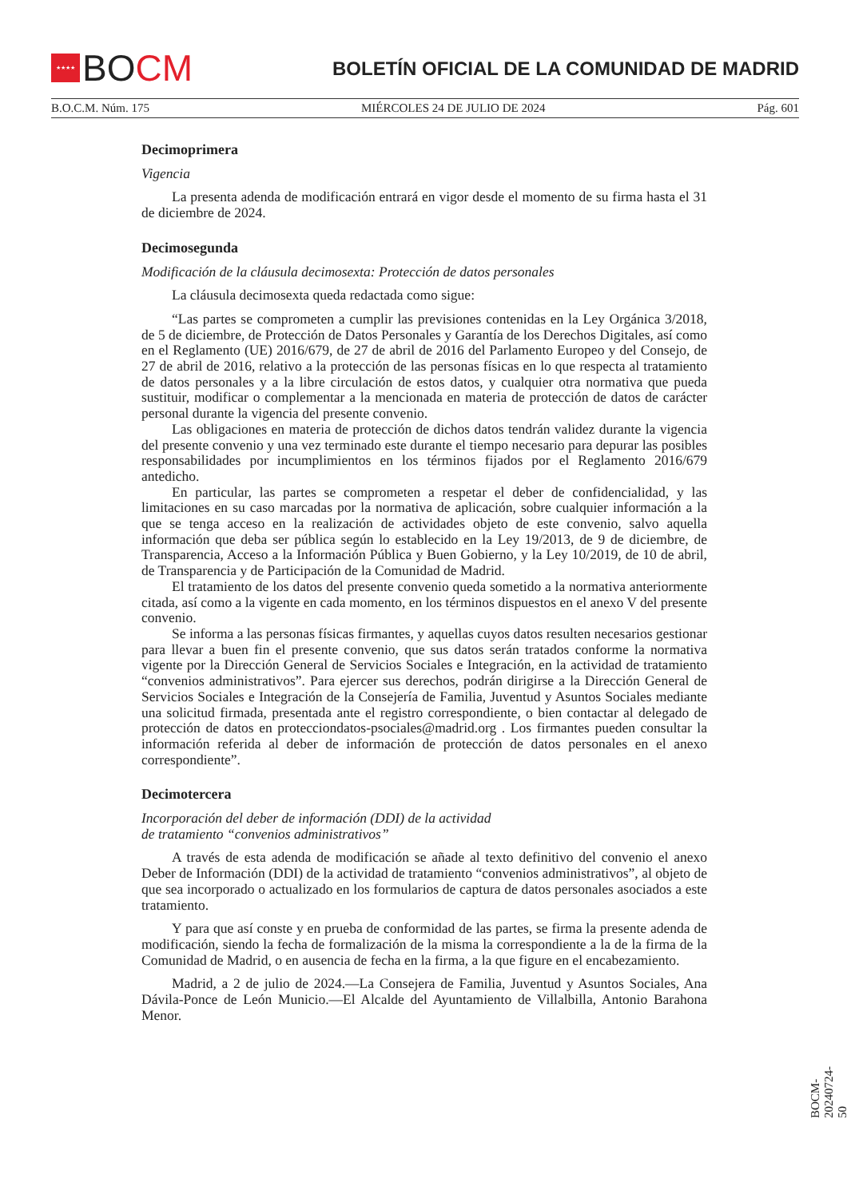★★★★
BOCM
BOLETÍN OFICIAL DE LA COMUNIDAD DE MADRID
B.O.C.M. Núm. 175 MIÉRCOLES 24 DE JULIO DE 2024 Pág. 601
Decimoprimera
Vigencia
La presenta adenda de modificación entrará en vigor desde el momento de su firma hasta el 31 de diciembre de 2024.
Decimosegunda
Modificación de la cláusula decimosexta: Protección de datos personales
La cláusula decimosexta queda redactada como sigue:
“Las partes se comprometen a cumplir las previsiones contenidas en la Ley Orgánica 3/2018, de 5 de diciembre, de Protección de Datos Personales y Garantía de los Derechos Digitales, así como en el Reglamento (UE) 2016/679, de 27 de abril de 2016 del Parlamento Europeo y del Consejo, de 27 de abril de 2016, relativo a la protección de las personas físicas en lo que respecta al tratamiento de datos personales y a la libre circulación de estos datos, y cualquier otra normativa que pueda sustituir, modificar o complementar a la mencionada en materia de protección de datos de carácter personal durante la vigencia del presente convenio.
Las obligaciones en materia de protección de dichos datos tendrán validez durante la vigencia del presente convenio y una vez terminado este durante el tiempo necesario para depurar las posibles responsabilidades por incumplimientos en los términos fijados por el Reglamento 2016/679 antedicho.
En particular, las partes se comprometen a respetar el deber de confidencialidad, y las limitaciones en su caso marcadas por la normativa de aplicación, sobre cualquier información a la que se tenga acceso en la realización de actividades objeto de este convenio, salvo aquella información que deba ser pública según lo establecido en la Ley 19/2013, de 9 de diciembre, de Transparencia, Acceso a la Información Pública y Buen Gobierno, y la Ley 10/2019, de 10 de abril, de Transparencia y de Participación de la Comunidad de Madrid.
El tratamiento de los datos del presente convenio queda sometido a la normativa anteriormente citada, así como a la vigente en cada momento, en los términos dispuestos en el anexo V del presente convenio.
Se informa a las personas físicas firmantes, y aquellas cuyos datos resulten necesarios gestionar para llevar a buen fin el presente convenio, que sus datos serán tratados conforme la normativa vigente por la Dirección General de Servicios Sociales e Integración, en la actividad de tratamiento “convenios administrativos”. Para ejercer sus derechos, podrán dirigirse a la Dirección General de Servicios Sociales e Integración de la Consejería de Familia, Juventud y Asuntos Sociales mediante una solicitud firmada, presentada ante el registro correspondiente, o bien contactar al delegado de protección de datos en protecciondatos-psociales@madrid.org . Los firmantes pueden consultar la información referida al deber de información de protección de datos personales en el anexo correspondiente”.
Decimotercera
Incorporación del deber de información (DDI) de la actividad
de tratamiento “convenios administrativos”
A través de esta adenda de modificación se añade al texto definitivo del convenio el anexo Deber de Información (DDI) de la actividad de tratamiento “convenios administrativos”, al objeto de que sea incorporado o actualizado en los formularios de captura de datos personales asociados a este tratamiento.
Y para que así conste y en prueba de conformidad de las partes, se firma la presente adenda de modificación, siendo la fecha de formalización de la misma la correspondiente a la de la firma de la Comunidad de Madrid, o en ausencia de fecha en la firma, a la que figure en el encabezamiento.
Madrid, a 2 de julio de 2024.—La Consejera de Familia, Juventud y Asuntos Sociales, Ana Dávila-Ponce de León Municio.—El Alcalde del Ayuntamiento de Villalbilla, Antonio Barahona Menor.
BOCM-20240724-50